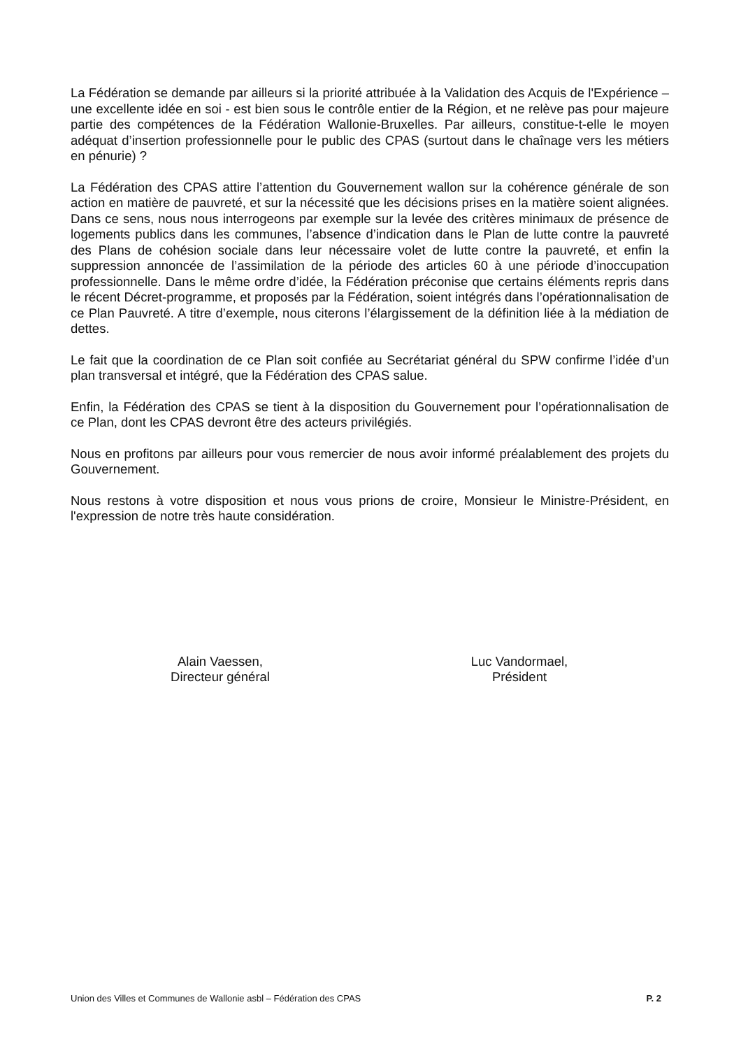La Fédération se demande par ailleurs si la priorité attribuée à la Validation des Acquis de l'Expérience – une excellente idée en soi - est bien sous le contrôle entier de la Région, et ne relève pas pour majeure partie des compétences de la Fédération Wallonie-Bruxelles. Par ailleurs, constitue-t-elle le moyen adéquat d’insertion professionnelle pour le public des CPAS (surtout dans le chaînage vers les métiers en pénurie) ?
La Fédération des CPAS attire l’attention du Gouvernement wallon sur la cohérence générale de son action en matière de pauvreté, et sur la nécessité que les décisions prises en la matière soient alignées. Dans ce sens, nous nous interrogeons par exemple sur la levée des critères minimaux de présence de logements publics dans les communes, l’absence d’indication dans le Plan de lutte contre la pauvreté des Plans de cohésion sociale dans leur nécessaire volet de lutte contre la pauvreté, et enfin la suppression annoncée de l’assimilation de la période des articles 60 à une période d’inoccupation professionnelle. Dans le même ordre d’idée, la Fédération préconise que certains éléments repris dans le récent Décret-programme, et proposés par la Fédération, soient intégrés dans l’opérationnalisation de ce Plan Pauvreté. A titre d’exemple, nous citerons l’élargissement de la définition liée à la médiation de dettes.
Le fait que la coordination de ce Plan soit confiée au Secrétariat général du SPW confirme l’idée d’un plan transversal et intégré, que la Fédération des CPAS salue.
Enfin, la Fédération des CPAS se tient à la disposition du Gouvernement pour l’opérationnalisation de ce Plan, dont les CPAS devront être des acteurs privilégiés.
Nous en profitons par ailleurs pour vous remercier de nous avoir informé préalablement des projets du Gouvernement.
Nous restons à votre disposition et nous vous prions de croire, Monsieur le Ministre-Président, en l'expression de notre très haute considération.
Alain Vaessen,
Directeur général
Luc Vandormael,
Président
Union des Villes et Communes de Wallonie asbl – Fédération des CPAS P. 2